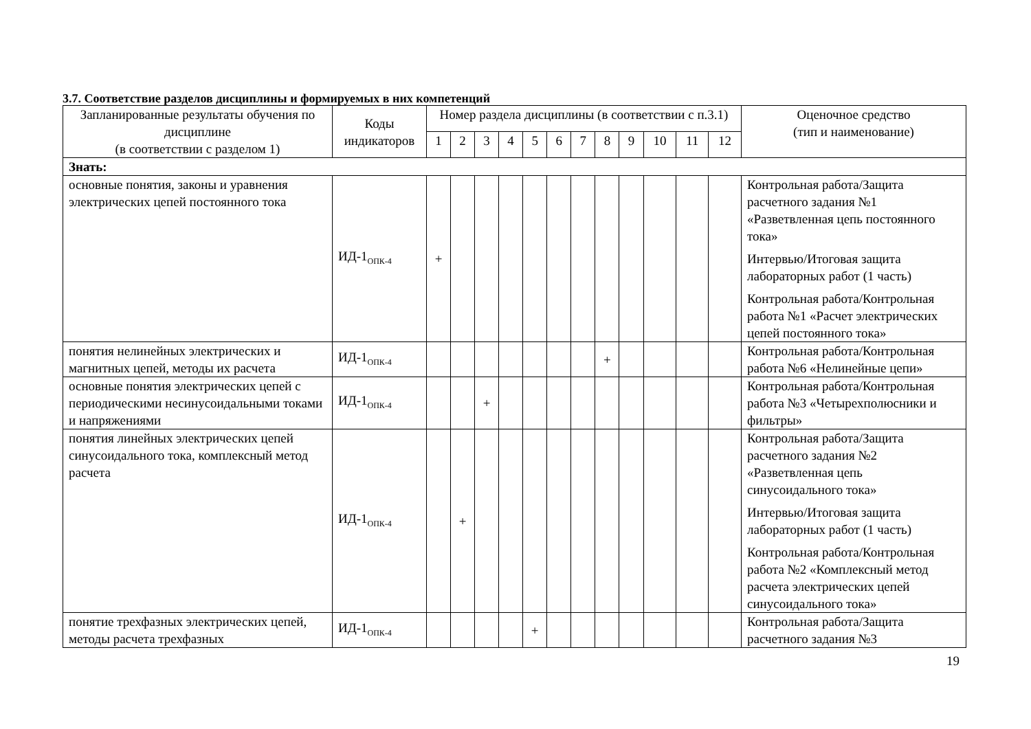3.7. Соответствие разделов дисциплины и формируемых в них компетенций
| Запланированные результаты обучения по дисциплине (в соответствии с разделом 1) | Коды индикаторов | Номер раздела дисциплины (в соответствии с п.3.1) | | | | | | | | | | | | Оценочное средство (тип и наименование) |
| --- | --- | --- | --- | --- | --- | --- | --- | --- | --- | --- | --- | --- | --- | --- |
| | | 1 | 2 | 3 | 4 | 5 | 6 | 7 | 8 | 9 | 10 | 11 | 12 | |
| Знать: | | | | | | | | | | | | | | |
| основные понятия, законы и уравнения электрических цепей постоянного тока | ИД-1<sub>ОПК-4</sub> | + | | | | | | | | | | | | Контрольная работа/Защита расчетного задания №1 «Разветвленная цепь постоянного тока» Интервью/Итоговая защита лабораторных работ (1 часть) Контрольная работа/Контрольная работа №1 «Расчет электрических цепей постоянного тока» |
| понятия нелинейных электрических и магнитных цепей, методы их расчета | ИД-1<sub>ОПК-4</sub> | | | | | | | | + | | | | | Контрольная работа/Контрольная работа №6 «Нелинейные цепи» |
| основные понятия электрических цепей с периодическими несинусоидальными токами и напряжениями | ИД-1<sub>ОПК-4</sub> | | | + | | | | | | | | | | Контрольная работа/Контрольная работа №3 «Четырехполюсники и фильтры» |
| понятия линейных электрических цепей синусоидального тока, комплексный метод расчета | ИД-1<sub>ОПК-4</sub> | | + | | | | | | | | | | | Контрольная работа/Защита расчетного задания №2 «Разветвленная цепь синусоидального тока» Интервью/Итоговая защита лабораторных работ (1 часть) Контрольная работа/Контрольная работа №2 «Комплексный метод расчета электрических цепей синусоидального тока» |
| понятие трехфазных электрических цепей, методы расчета трехфазных | ИД-1<sub>ОПК-4</sub> | | | | | + | | | | | | | | Контрольная работа/Защита расчетного задания №3 |
19